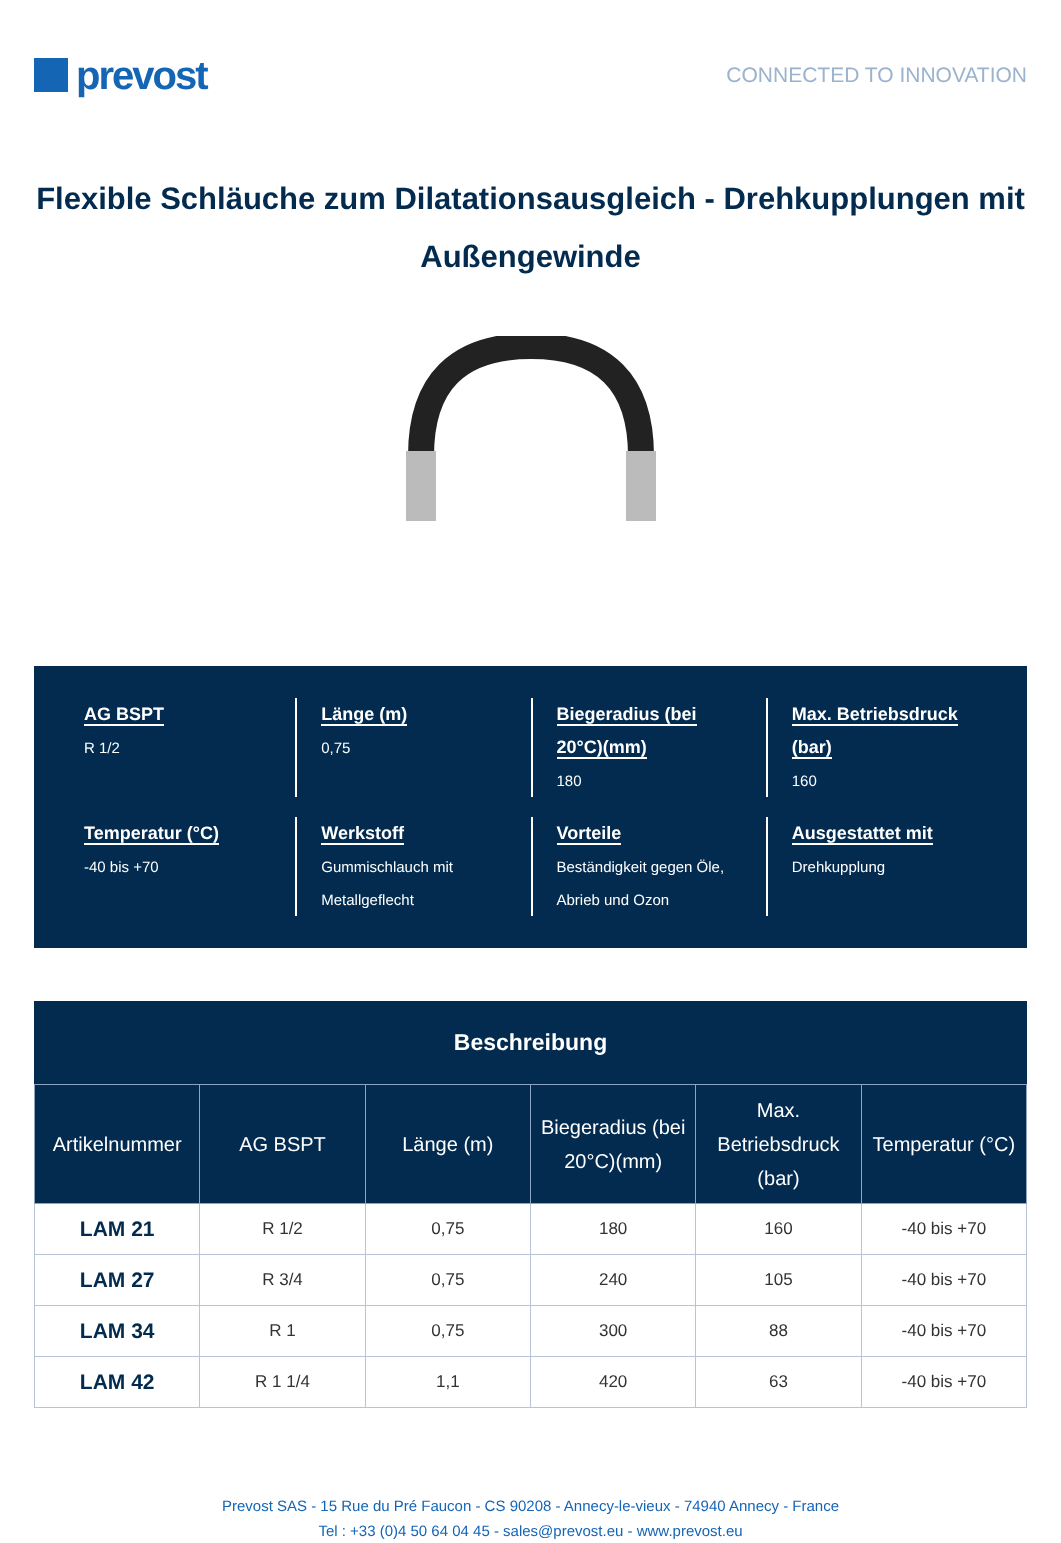prevost
CONNECTED TO INNOVATION
Flexible Schläuche zum Dilatationsausgleich - Drehkupplungen mit Außengewinde
AG BSPT
R 1/2
Länge (m)
0,75
Biegeradius (bei 20°C)(mm)
180
Max. Betriebsdruck (bar)
160
Temperatur (°C)
-40 bis +70
Werkstoff
Gummischlauch mit Metallgeflecht
Vorteile
Beständigkeit gegen Öle, Abrieb und Ozon
Ausgestattet mit
Drehkupplung
Beschreibung
| Artikelnummer | AG BSPT | Länge (m) | Biegeradius (bei 20°C)(mm) | Max. Betriebsdruck (bar) | Temperatur (°C) |
| --- | --- | --- | --- | --- | --- |
| LAM 21 | R 1/2 | 0,75 | 180 | 160 | -40 bis +70 |
| LAM 27 | R 3/4 | 0,75 | 240 | 105 | -40 bis +70 |
| LAM 34 | R 1 | 0,75 | 300 | 88 | -40 bis +70 |
| LAM 42 | R 1 1/4 | 1,1 | 420 | 63 | -40 bis +70 |
Prevost SAS - 15 Rue du Pré Faucon - CS 90208 - Annecy-le-vieux - 74940 Annecy - France
Tel : +33 (0)4 50 64 04 45 - sales@prevost.eu - www.prevost.eu